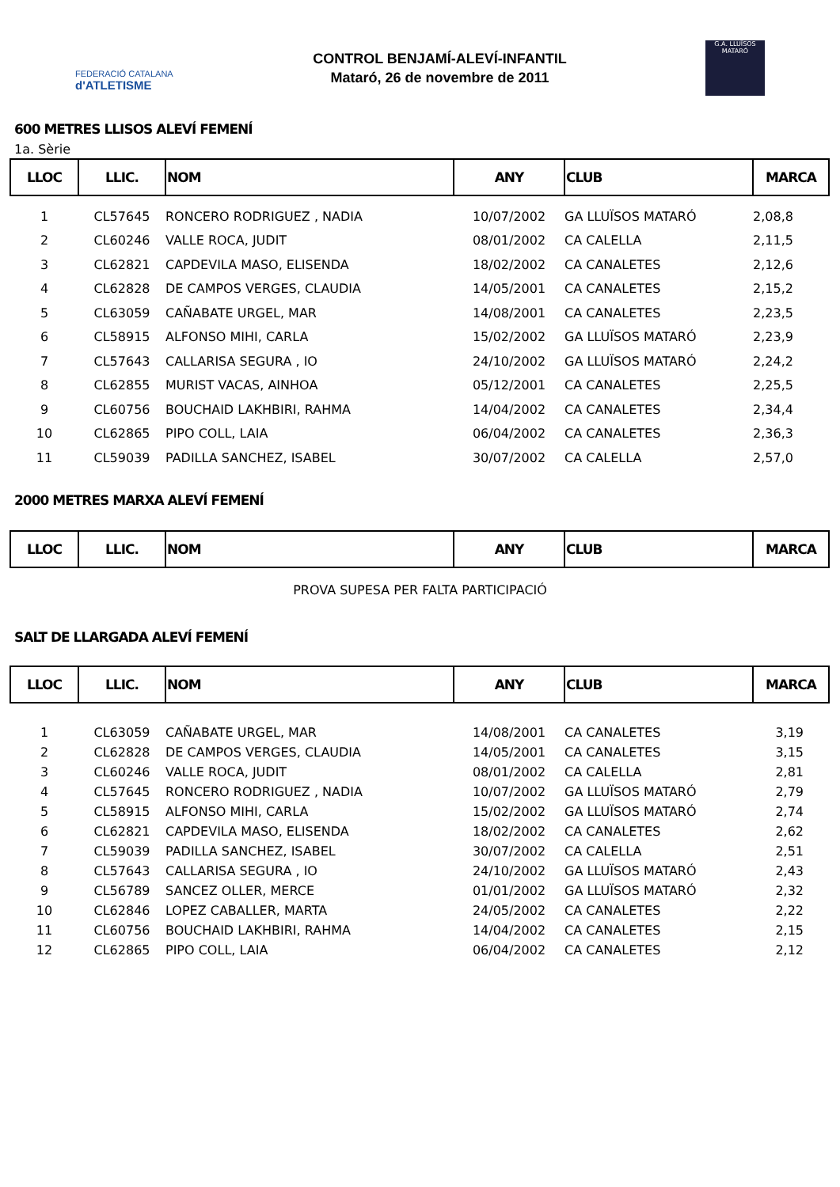FEDERACIÓ CATALANA
d'ATLETISME
CONTROL BENJAMÍ-ALEVÍ-INFANTIL
Mataró, 26 de novembre de 2011
G.A. LLUÏSOS MATARÓ
600 METRES LLISOS ALEVÍ FEMENÍ
1a. Sèrie
| LLOC | LLIC. | NOM | ANY | CLUB | MARCA |
| --- | --- | --- | --- | --- | --- |
| 1 | CL57645 | RONCERO RODRIGUEZ , NADIA | 10/07/2002 | GA LLUÏSOS MATARÓ | 2,08,8 |
| 2 | CL60246 | VALLE ROCA, JUDIT | 08/01/2002 | CA CALELLA | 2,11,5 |
| 3 | CL62821 | CAPDEVILA MASO, ELISENDA | 18/02/2002 | CA CANALETES | 2,12,6 |
| 4 | CL62828 | DE CAMPOS VERGES, CLAUDIA | 14/05/2001 | CA CANALETES | 2,15,2 |
| 5 | CL63059 | CAÑABATE URGEL, MAR | 14/08/2001 | CA CANALETES | 2,23,5 |
| 6 | CL58915 | ALFONSO MIHI, CARLA | 15/02/2002 | GA LLUÏSOS MATARÓ | 2,23,9 |
| 7 | CL57643 | CALLARISA SEGURA , IO | 24/10/2002 | GA LLUÏSOS MATARÓ | 2,24,2 |
| 8 | CL62855 | MURIST VACAS, AINHOA | 05/12/2001 | CA CANALETES | 2,25,5 |
| 9 | CL60756 | BOUCHAID LAKHBIRI, RAHMA | 14/04/2002 | CA CANALETES | 2,34,4 |
| 10 | CL62865 | PIPO COLL, LAIA | 06/04/2002 | CA CANALETES | 2,36,3 |
| 11 | CL59039 | PADILLA SANCHEZ, ISABEL | 30/07/2002 | CA CALELLA | 2,57,0 |
2000 METRES MARXA ALEVÍ FEMENÍ
| LLOC | LLIC. | NOM | ANY | CLUB | MARCA |
| --- | --- | --- | --- | --- | --- |
PROVA SUPESA PER FALTA PARTICIPACIÓ
SALT DE LLARGADA ALEVÍ FEMENÍ
| LLOC | LLIC. | NOM | ANY | CLUB | MARCA |
| --- | --- | --- | --- | --- | --- |
| 1 | CL63059 | CAÑABATE URGEL, MAR | 14/08/2001 | CA CANALETES | 3,19 |
| 2 | CL62828 | DE CAMPOS VERGES, CLAUDIA | 14/05/2001 | CA CANALETES | 3,15 |
| 3 | CL60246 | VALLE ROCA, JUDIT | 08/01/2002 | CA CALELLA | 2,81 |
| 4 | CL57645 | RONCERO RODRIGUEZ , NADIA | 10/07/2002 | GA LLUÏSOS MATARÓ | 2,79 |
| 5 | CL58915 | ALFONSO MIHI, CARLA | 15/02/2002 | GA LLUÏSOS MATARÓ | 2,74 |
| 6 | CL62821 | CAPDEVILA MASO, ELISENDA | 18/02/2002 | CA CANALETES | 2,62 |
| 7 | CL59039 | PADILLA SANCHEZ, ISABEL | 30/07/2002 | CA CALELLA | 2,51 |
| 8 | CL57643 | CALLARISA SEGURA , IO | 24/10/2002 | GA LLUÏSOS MATARÓ | 2,43 |
| 9 | CL56789 | SANCEZ OLLER, MERCE | 01/01/2002 | GA LLUÏSOS MATARÓ | 2,32 |
| 10 | CL62846 | LOPEZ CABALLER, MARTA | 24/05/2002 | CA CANALETES | 2,22 |
| 11 | CL60756 | BOUCHAID LAKHBIRI, RAHMA | 14/04/2002 | CA CANALETES | 2,15 |
| 12 | CL62865 | PIPO COLL, LAIA | 06/04/2002 | CA CANALETES | 2,12 |